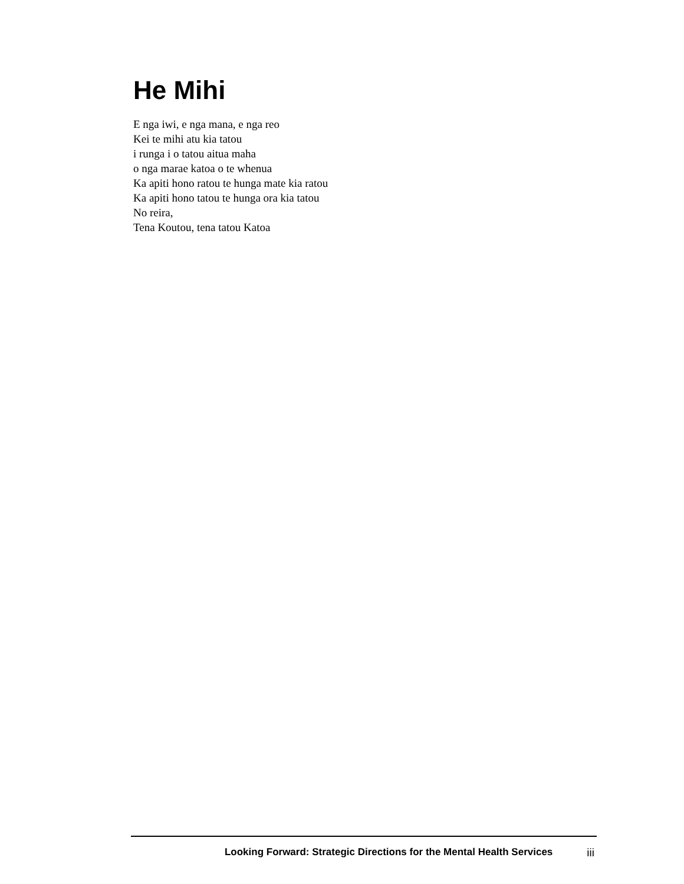He Mihi
E nga iwi, e nga mana, e nga reo
Kei te mihi atu kia tatou
i runga i o tatou aitua maha
o nga marae katoa o te whenua
Ka apiti hono ratou te hunga mate kia ratou
Ka apiti hono tatou te hunga ora kia tatou
No reira,
Tena Koutou, tena tatou Katoa
Looking Forward: Strategic Directions for the Mental Health Services iii